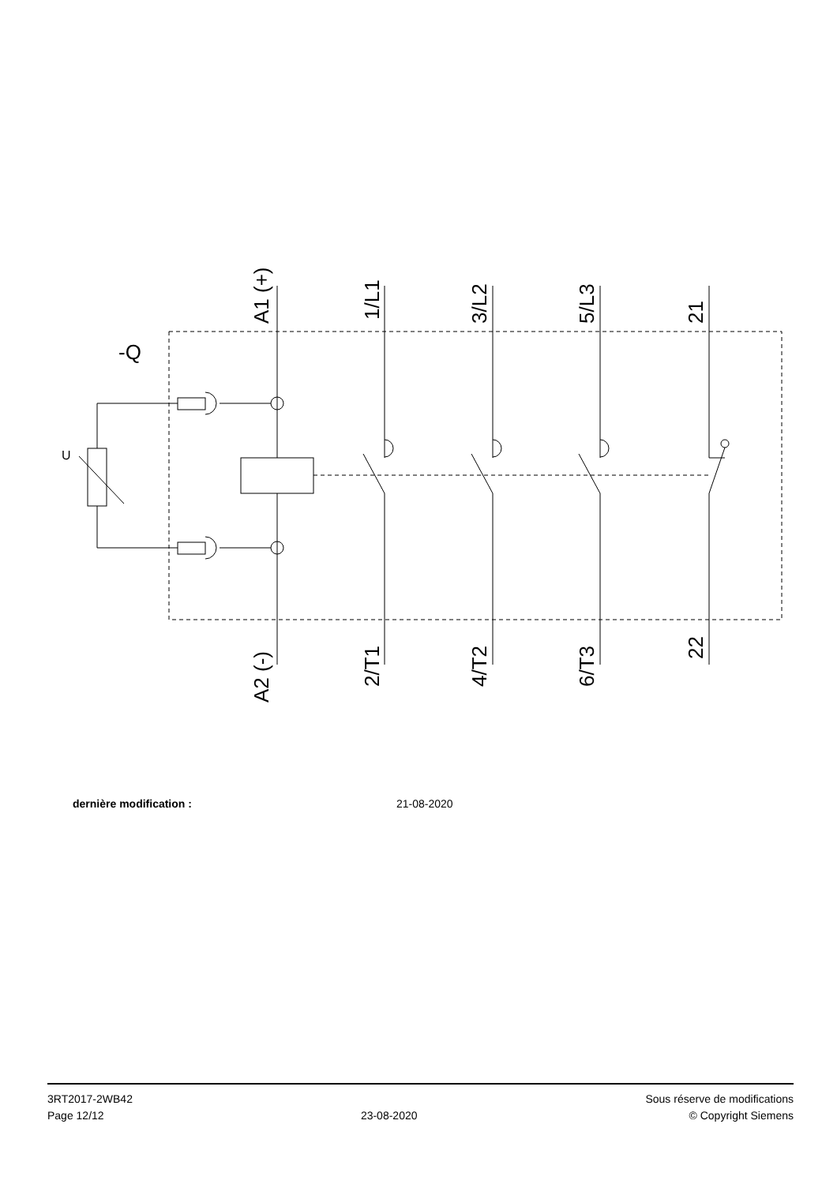A1 (+)
1/L1
3/L2
5/L3
21
A2 (-)
2/T1
4/T2
6/T3
22
-Q
U
dernière modification : 21-08-2020
3RT2017-2WB42
Page 12/12
23-08-2020
Sous réserve de modifications
© Copyright Siemens